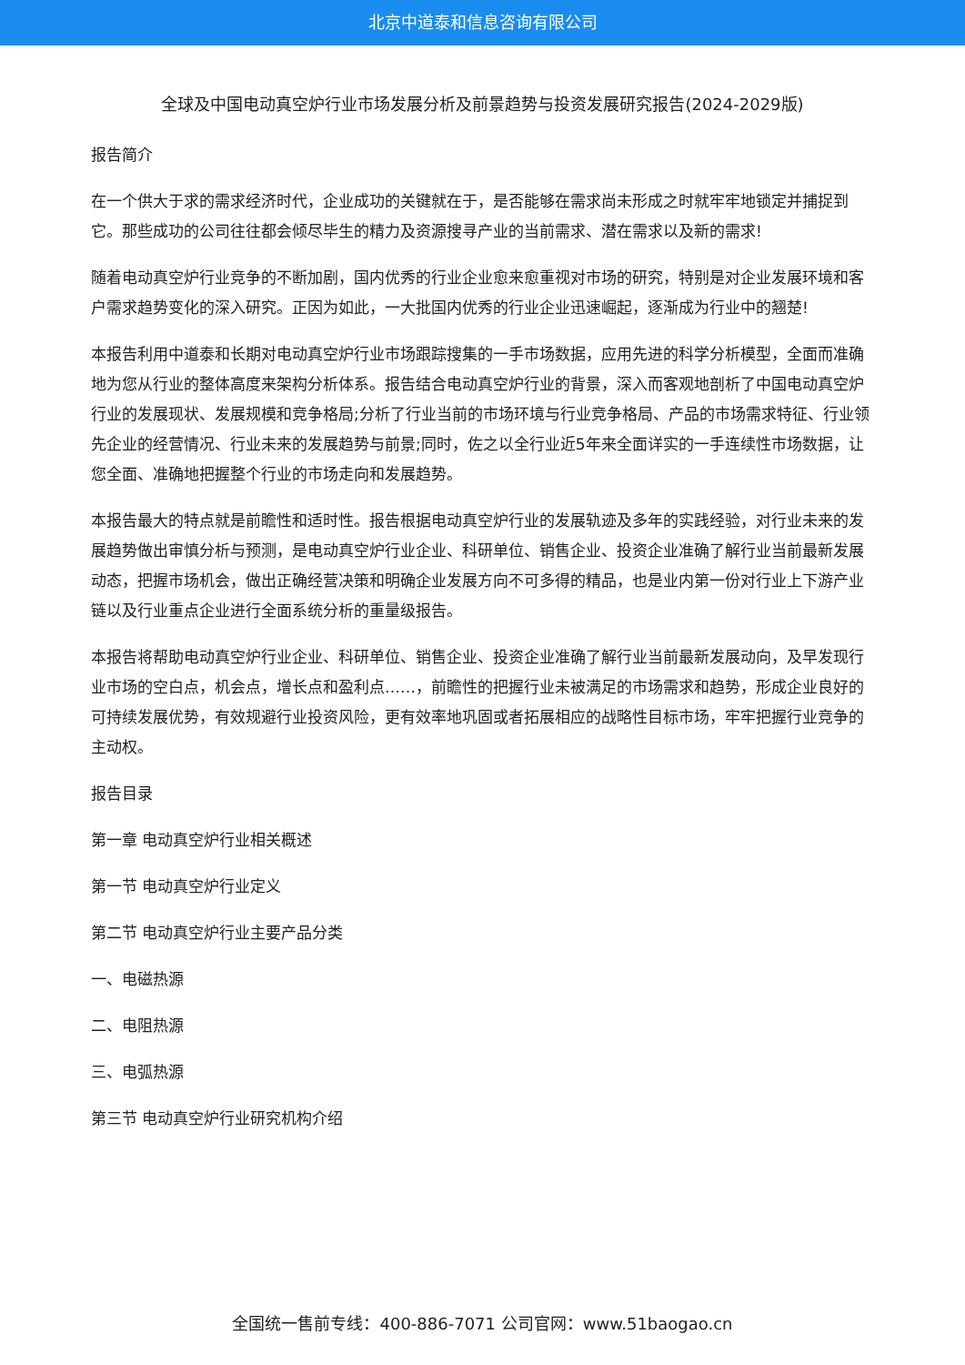北京中道泰和信息咨询有限公司
全球及中国电动真空炉行业市场发展分析及前景趋势与投资发展研究报告(2024-2029版)
报告简介
在一个供大于求的需求经济时代，企业成功的关键就在于，是否能够在需求尚未形成之时就牢牢地锁定并捕捉到它。那些成功的公司往往都会倾尽毕生的精力及资源搜寻产业的当前需求、潜在需求以及新的需求!
随着电动真空炉行业竞争的不断加剧，国内优秀的行业企业愈来愈重视对市场的研究，特别是对企业发展环境和客户需求趋势变化的深入研究。正因为如此，一大批国内优秀的行业企业迅速崛起，逐渐成为行业中的翘楚!
本报告利用中道泰和长期对电动真空炉行业市场跟踪搜集的一手市场数据，应用先进的科学分析模型，全面而准确地为您从行业的整体高度来架构分析体系。报告结合电动真空炉行业的背景，深入而客观地剖析了中国电动真空炉行业的发展现状、发展规模和竞争格局;分析了行业当前的市场环境与行业竞争格局、产品的市场需求特征、行业领先企业的经营情况、行业未来的发展趋势与前景;同时，佐之以全行业近5年来全面详实的一手连续性市场数据，让您全面、准确地把握整个行业的市场走向和发展趋势。
本报告最大的特点就是前瞻性和适时性。报告根据电动真空炉行业的发展轨迹及多年的实践经验，对行业未来的发展趋势做出审慎分析与预测，是电动真空炉行业企业、科研单位、销售企业、投资企业准确了解行业当前最新发展动态，把握市场机会，做出正确经营决策和明确企业发展方向不可多得的精品，也是业内第一份对行业上下游产业链以及行业重点企业进行全面系统分析的重量级报告。
本报告将帮助电动真空炉行业企业、科研单位、销售企业、投资企业准确了解行业当前最新发展动向，及早发现行业市场的空白点，机会点，增长点和盈利点……，前瞻性的把握行业未被满足的市场需求和趋势，形成企业良好的可持续发展优势，有效规避行业投资风险，更有效率地巩固或者拓展相应的战略性目标市场，牢牢把握行业竞争的主动权。
报告目录
第一章 电动真空炉行业相关概述
第一节 电动真空炉行业定义
第二节 电动真空炉行业主要产品分类
一、电磁热源
二、电阻热源
三、电弧热源
第三节 电动真空炉行业研究机构介绍
全国统一售前专线：400-886-7071 公司官网：www.51baogao.cn